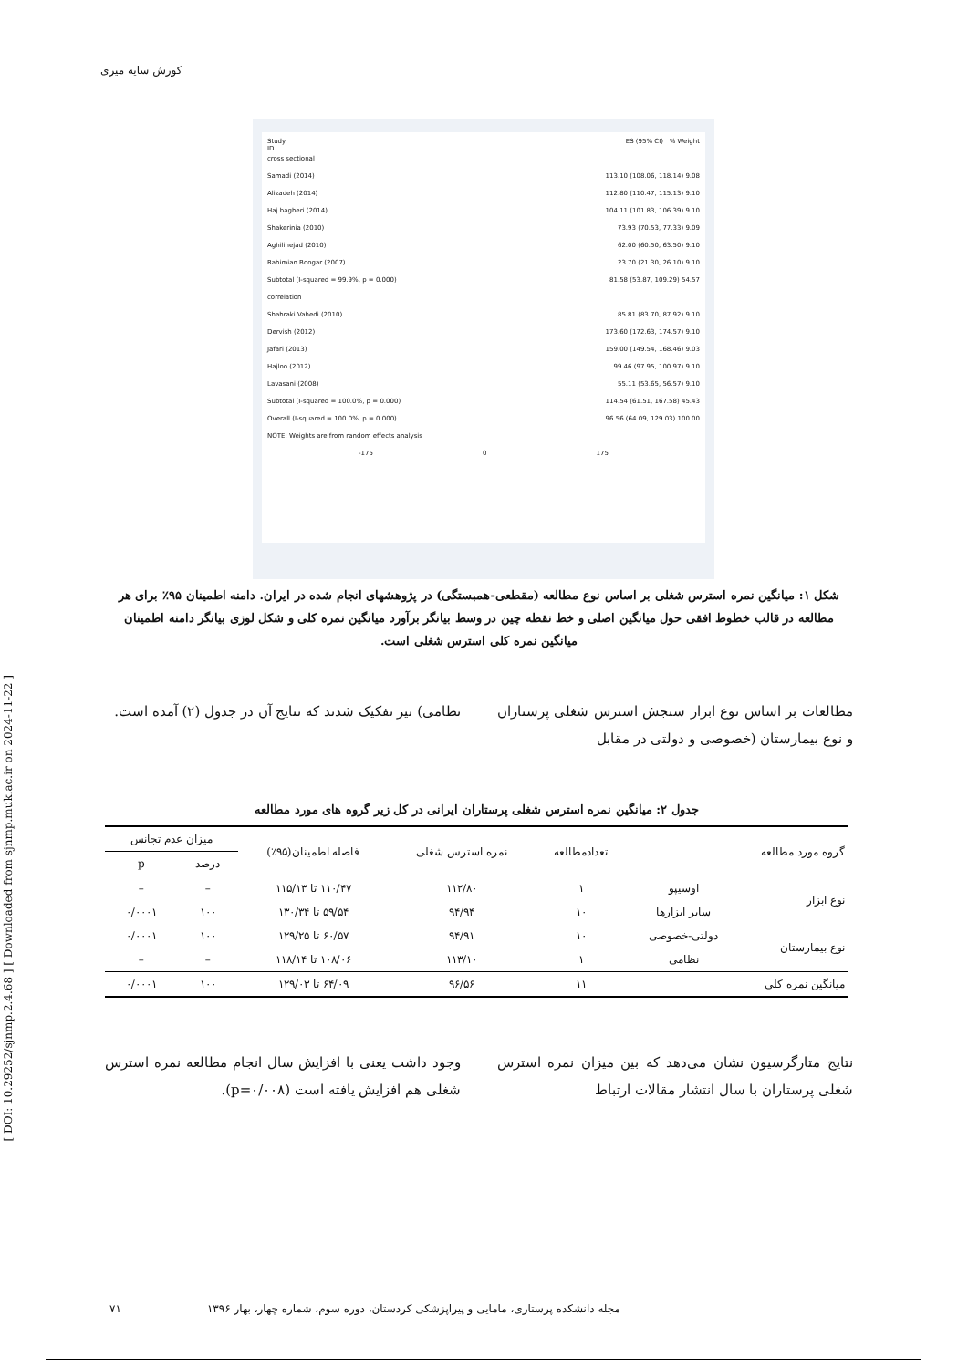کورش سایه میری
[ DOI: 10.29252/sjnmp.2.4.68 ] [ Downloaded from sjnmp.muk.ac.ir on 2024-11-22 ]
Study
ID ES (95% CI) % Weight
cross sectional
Samadi (2014) 113.10 (108.06, 118.14) 9.08
Alizadeh (2014) 112.80 (110.47, 115.13) 9.10
Haj bagheri (2014) 104.11 (101.83, 106.39) 9.10
Shakerinia (2010) 73.93 (70.53, 77.33) 9.09
Aghilinejad (2010) 62.00 (60.50, 63.50) 9.10
Rahimian Boogar (2007) 23.70 (21.30, 26.10) 9.10
Subtotal (I-squared = 99.9%, p = 0.000) 81.58 (53.87, 109.29) 54.57
correlation
Shahraki Vahedi (2010) 85.81 (83.70, 87.92) 9.10
Dervish (2012) 173.60 (172.63, 174.57) 9.10
Jafari (2013) 159.00 (149.54, 168.46) 9.03
Hajloo (2012) 99.46 (97.95, 100.97) 9.10
Lavasani (2008) 55.11 (53.65, 56.57) 9.10
Subtotal (I-squared = 100.0%, p = 0.000) 114.54 (61.51, 167.58) 45.43
Overall (I-squared = 100.0%, p = 0.000) 96.56 (64.09, 129.03) 100.00
NOTE: Weights are from random effects analysis
-175 0 175
شکل ۱: میانگین نمره استرس شغلی بر اساس نوع مطالعه (مقطعی-همبستگی) در پژوهشهای انجام شده در ایران. دامنه اطمینان ۹۵٪ برای هر مطالعه در قالب خطوط افقی حول میانگین اصلی و خط نقطه چین در وسط بیانگر برآورد میانگین نمره کلی و شکل لوزی بیانگر دامنه اطمینان میانگین نمره کلی استرس شغلی است.
مطالعات بر اساس نوع ابزار سنجش استرس شغلی پرستاران و نوع بیمارستان (خصوصی و دولتی در مقابل
نظامی) نیز تفکیک شدند که نتایج آن در جدول (۲) آمده است.
جدول ۲: میانگین نمره استرس شغلی پرستاران ایرانی در کل زیر گروه های مورد مطالعه
| گروه مورد مطالعه | | تعدادمطالعه | نمره استرس شغلی | فاصله اطمینان(۹۵٪) | میزان عدم تجانس | |
| --- | --- | --- | --- | --- | --- | --- |
| | | | | | درصد | p |
| نوع ابزار | اوسیپو | ۱ | ۱۱۲/۸۰ | ۱۱۰/۴۷ تا ۱۱۵/۱۳ | – | – |
| | سایر ابزارها | ۱۰ | ۹۴/۹۴ | ۵۹/۵۴ تا ۱۳۰/۳۴ | ۱۰۰ | ۰/۰۰۰۱ |
| نوع بیمارستان | دولتی-خصوصی | ۱۰ | ۹۴/۹۱ | ۶۰/۵۷ تا ۱۲۹/۲۵ | ۱۰۰ | ۰/۰۰۰۱ |
| | نظامی | ۱ | ۱۱۳/۱۰ | ۱۰۸/۰۶ تا ۱۱۸/۱۴ | – | – |
| میانگین نمره کلی | | ۱۱ | ۹۶/۵۶ | ۶۴/۰۹ تا ۱۲۹/۰۳ | ۱۰۰ | ۰/۰۰۰۱ |
نتایج متارگرسیون نشان می‌دهد که بین میزان نمره استرس شغلی پرستاران با سال انتشار مقالات ارتباط
وجود داشت یعنی با افزایش سال انجام مطالعه نمره استرس شغلی هم افزایش یافته است (p=۰/۰۰۸).
مجله دانشکده پرستاری، مامایی و پیراپزشکی کردستان، دوره سوم، شماره چهار، بهار ۱۳۹۶ ۷۱